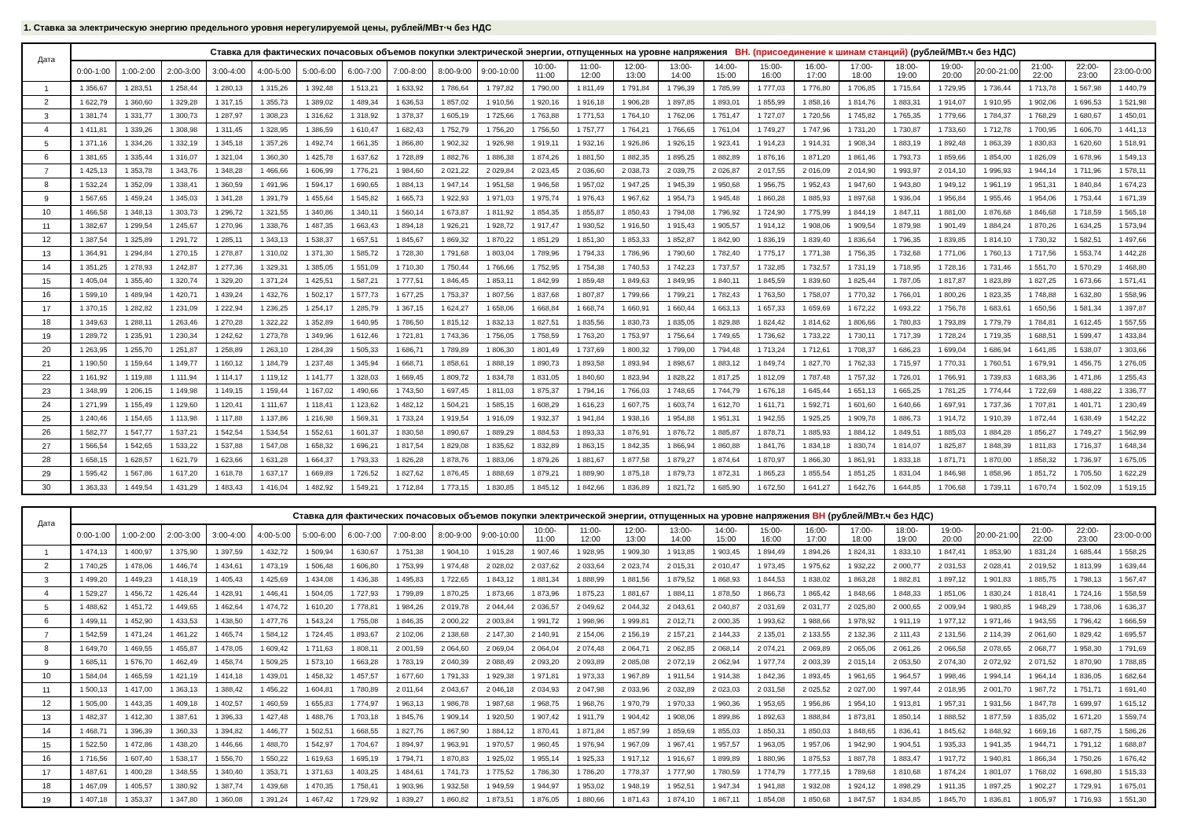1. Ставка за электрическую энергию предельного уровня нерегулируемой цены, рублей/МВт·ч без НДС
| Дата | Ставка для фактических почасовых объемов покупки электрической энергии, отпущенных на уровне напряжения ВН. (присоединение к шинам станций) (рублей/МВт.ч без НДС) | | | | | | | | | | | | | | | | | | | | | | | |
| --- | --- | --- | --- | --- | --- | --- | --- | --- | --- | --- | --- | --- | --- | --- | --- | --- | --- | --- | --- | --- | --- | --- | --- | --- |
| | 0:00-1:00 | 1:00-2:00 | 2:00-3:00 | 3:00-4:00 | 4:00-5:00 | 5:00-6:00 | 6:00-7:00 | 7:00-8:00 | 8:00-9:00 | 9:00-10:00 | 10:00- 11:00 | 11:00- 12:00 | 12:00- 13:00 | 13:00- 14:00 | 14:00- 15:00 | 15:00- 16:00 | 16:00- 17:00 | 17:00- 18:00 | 18:00- 19:00 | 19:00- 20:00 | 20:00-21:00 | 21:00- 22:00 | 22:00- 23:00 | 23:00-0:00 |
| 1 | 1 356,67 | 1 283,51 | 1 258,44 | 1 280,13 | 1 315,26 | 1 392,48 | 1 513,21 | 1 633,92 | 1 786,64 | 1 797,82 | 1 790,00 | 1 811,49 | 1 791,84 | 1 796,39 | 1 785,99 | 1 777,03 | 1 776,80 | 1 706,85 | 1 715,64 | 1 729,95 | 1 736,44 | 1 713,78 | 1 567,98 | 1 440,79 |
| 2 | 1 622,79 | 1 360,60 | 1 329,28 | 1 317,15 | 1 355,73 | 1 389,02 | 1 489,34 | 1 636,53 | 1 857,02 | 1 910,56 | 1 920,16 | 1 916,18 | 1 906,28 | 1 897,85 | 1 893,01 | 1 855,99 | 1 858,16 | 1 814,76 | 1 883,31 | 1 914,07 | 1 910,95 | 1 902,06 | 1 696,53 | 1 521,98 |
| 3 | 1 381,74 | 1 331,77 | 1 300,73 | 1 287,97 | 1 308,23 | 1 316,62 | 1 318,92 | 1 378,37 | 1 605,19 | 1 725,66 | 1 763,88 | 1 771,53 | 1 764,10 | 1 762,06 | 1 751,47 | 1 727,07 | 1 720,56 | 1 745,82 | 1 765,35 | 1 779,66 | 1 784,37 | 1 768,29 | 1 680,67 | 1 450,01 |
| 4 | 1 411,81 | 1 339,26 | 1 308,98 | 1 311,45 | 1 328,95 | 1 386,59 | 1 610,47 | 1 682,43 | 1 752,79 | 1 756,20 | 1 756,50 | 1 757,77 | 1 764,21 | 1 766,65 | 1 761,04 | 1 749,27 | 1 747,96 | 1 731,20 | 1 730,87 | 1 733,60 | 1 712,78 | 1 700,95 | 1 606,70 | 1 441,13 |
| 5 | 1 371,16 | 1 334,26 | 1 332,19 | 1 345,18 | 1 357,26 | 1 492,74 | 1 661,35 | 1 866,80 | 1 902,32 | 1 926,98 | 1 919,11 | 1 932,16 | 1 926,86 | 1 926,15 | 1 923,41 | 1 914,23 | 1 914,31 | 1 908,34 | 1 883,19 | 1 892,48 | 1 863,39 | 1 830,83 | 1 620,60 | 1 518,91 |
| 6 | 1 381,65 | 1 335,44 | 1 316,07 | 1 321,04 | 1 360,30 | 1 425,78 | 1 637,62 | 1 728,89 | 1 882,76 | 1 886,38 | 1 874,26 | 1 881,50 | 1 882,35 | 1 895,25 | 1 882,89 | 1 876,16 | 1 871,20 | 1 861,46 | 1 793,73 | 1 859,66 | 1 854,00 | 1 826,09 | 1 678,96 | 1 549,13 |
| 7 | 1 425,13 | 1 353,78 | 1 343,76 | 1 348,28 | 1 466,66 | 1 606,99 | 1 776,21 | 1 984,60 | 2 021,22 | 2 029,84 | 2 023,45 | 2 036,60 | 2 038,73 | 2 039,75 | 2 026,87 | 2 017,55 | 2 016,09 | 2 014,90 | 1 993,97 | 2 014,10 | 1 996,93 | 1 944,14 | 1 711,96 | 1 578,11 |
| 8 | 1 532,24 | 1 352,09 | 1 338,41 | 1 360,59 | 1 491,96 | 1 594,17 | 1 690,65 | 1 884,13 | 1 947,14 | 1 951,58 | 1 946,58 | 1 957,02 | 1 947,25 | 1 945,39 | 1 950,68 | 1 956,75 | 1 952,43 | 1 947,60 | 1 943,80 | 1 949,12 | 1 961,19 | 1 951,31 | 1 840,84 | 1 674,23 |
| 9 | 1 567,65 | 1 459,24 | 1 345,03 | 1 341,28 | 1 391,79 | 1 455,64 | 1 545,82 | 1 665,73 | 1 922,93 | 1 971,03 | 1 975,74 | 1 976,43 | 1 967,62 | 1 954,73 | 1 945,48 | 1 860,28 | 1 885,93 | 1 897,68 | 1 936,04 | 1 956,84 | 1 955,46 | 1 954,06 | 1 753,44 | 1 671,39 |
| 10 | 1 466,58 | 1 348,13 | 1 303,73 | 1 296,72 | 1 321,55 | 1 340,86 | 1 340,11 | 1 560,14 | 1 673,87 | 1 811,92 | 1 854,35 | 1 855,87 | 1 850,43 | 1 794,08 | 1 796,92 | 1 724,90 | 1 775,99 | 1 844,19 | 1 847,11 | 1 881,00 | 1 876,68 | 1 846,68 | 1 718,59 | 1 565,18 |
| 11 | 1 382,67 | 1 299,54 | 1 245,67 | 1 270,96 | 1 338,76 | 1 487,35 | 1 663,43 | 1 894,18 | 1 926,21 | 1 928,72 | 1 917,47 | 1 930,52 | 1 916,50 | 1 915,43 | 1 905,57 | 1 914,12 | 1 908,06 | 1 909,54 | 1 879,98 | 1 901,49 | 1 884,24 | 1 870,26 | 1 634,25 | 1 573,94 |
| 12 | 1 387,54 | 1 325,89 | 1 291,72 | 1 285,11 | 1 343,13 | 1 538,37 | 1 657,51 | 1 845,67 | 1 869,32 | 1 870,22 | 1 851,29 | 1 851,30 | 1 853,33 | 1 852,87 | 1 842,90 | 1 836,19 | 1 839,40 | 1 836,64 | 1 796,35 | 1 839,85 | 1 814,10 | 1 730,32 | 1 582,51 | 1 497,66 |
| 13 | 1 364,91 | 1 294,84 | 1 270,15 | 1 278,87 | 1 310,02 | 1 371,30 | 1 585,72 | 1 728,30 | 1 791,68 | 1 803,04 | 1 789,96 | 1 794,33 | 1 786,96 | 1 790,60 | 1 782,40 | 1 775,17 | 1 771,38 | 1 756,35 | 1 732,68 | 1 771,06 | 1 760,13 | 1 717,56 | 1 553,74 | 1 442,28 |
| 14 | 1 351,25 | 1 278,93 | 1 242,87 | 1 277,36 | 1 329,31 | 1 385,05 | 1 551,09 | 1 710,30 | 1 750,44 | 1 766,66 | 1 752,95 | 1 754,38 | 1 740,53 | 1 742,23 | 1 737,57 | 1 732,85 | 1 732,57 | 1 731,19 | 1 718,95 | 1 728,16 | 1 731,46 | 1 551,70 | 1 570,29 | 1 468,80 |
| 15 | 1 405,04 | 1 355,40 | 1 320,74 | 1 329,20 | 1 371,24 | 1 425,51 | 1 587,21 | 1 777,51 | 1 846,45 | 1 853,11 | 1 842,99 | 1 859,48 | 1 849,63 | 1 849,95 | 1 840,11 | 1 845,59 | 1 839,60 | 1 825,44 | 1 787,05 | 1 817,87 | 1 823,89 | 1 827,25 | 1 673,66 | 1 571,41 |
| 16 | 1 599,10 | 1 489,94 | 1 420,71 | 1 439,24 | 1 432,76 | 1 502,17 | 1 577,73 | 1 677,25 | 1 753,37 | 1 807,56 | 1 837,68 | 1 807,87 | 1 799,66 | 1 799,21 | 1 782,43 | 1 763,50 | 1 758,07 | 1 770,32 | 1 766,01 | 1 800,26 | 1 823,35 | 1 748,88 | 1 632,80 | 1 558,96 |
| 17 | 1 370,15 | 1 282,82 | 1 231,09 | 1 222,94 | 1 236,25 | 1 254,17 | 1 285,79 | 1 367,15 | 1 624,27 | 1 658,06 | 1 668,84 | 1 668,74 | 1 660,91 | 1 660,44 | 1 663,13 | 1 657,33 | 1 659,69 | 1 672,22 | 1 693,22 | 1 756,78 | 1 683,61 | 1 650,56 | 1 581,34 | 1 397,87 |
| 18 | 1 349,63 | 1 288,11 | 1 263,46 | 1 270,28 | 1 322,22 | 1 352,89 | 1 640,95 | 1 786,50 | 1 815,12 | 1 832,13 | 1 827,51 | 1 835,56 | 1 830,73 | 1 835,05 | 1 829,88 | 1 824,42 | 1 814,62 | 1 806,66 | 1 780,83 | 1 793,89 | 1 779,79 | 1 784,81 | 1 612,45 | 1 557,55 |
| 19 | 1 289,72 | 1 235,91 | 1 230,34 | 1 242,62 | 1 273,78 | 1 349,96 | 1 612,46 | 1 721,81 | 1 743,36 | 1 756,05 | 1 758,59 | 1 763,20 | 1 753,97 | 1 756,64 | 1 749,65 | 1 736,62 | 1 733,22 | 1 730,11 | 1 717,39 | 1 728,24 | 1 719,35 | 1 688,51 | 1 599,47 | 1 433,84 |
| 20 | 1 263,95 | 1 255,70 | 1 251,87 | 1 258,89 | 1 263,10 | 1 284,39 | 1 505,33 | 1 686,71 | 1 789,89 | 1 806,30 | 1 801,49 | 1 737,69 | 1 800,32 | 1 799,00 | 1 794,48 | 1 713,24 | 1 712,61 | 1 708,37 | 1 686,23 | 1 699,04 | 1 686,94 | 1 641,85 | 1 538,07 | 1 303,66 |
| 21 | 1 190,50 | 1 159,64 | 1 149,77 | 1 160,12 | 1 184,79 | 1 237,48 | 1 345,94 | 1 668,71 | 1 858,61 | 1 888,19 | 1 890,73 | 1 893,58 | 1 893,94 | 1 898,67 | 1 883,12 | 1 849,74 | 1 827,70 | 1 762,33 | 1 715,97 | 1 770,31 | 1 760,51 | 1 679,91 | 1 456,75 | 1 276,05 |
| 22 | 1 161,92 | 1 119,88 | 1 111,94 | 1 114,17 | 1 119,12 | 1 141,77 | 1 328,03 | 1 669,45 | 1 809,72 | 1 834,78 | 1 831,05 | 1 840,60 | 1 823,94 | 1 828,22 | 1 817,25 | 1 812,09 | 1 787,48 | 1 757,32 | 1 726,01 | 1 766,91 | 1 739,83 | 1 683,36 | 1 471,86 | 1 255,43 |
| 23 | 1 348,99 | 1 206,15 | 1 149,98 | 1 149,15 | 1 159,44 | 1 167,02 | 1 490,66 | 1 743,50 | 1 697,45 | 1 811,03 | 1 875,37 | 1 794,16 | 1 766,03 | 1 748,65 | 1 744,79 | 1 676,18 | 1 645,44 | 1 651,13 | 1 665,25 | 1 781,25 | 1 774,44 | 1 722,69 | 1 488,22 | 1 336,77 |
| 24 | 1 271,99 | 1 155,49 | 1 129,60 | 1 120,41 | 1 111,67 | 1 118,41 | 1 123,62 | 1 482,12 | 1 504,21 | 1 585,15 | 1 608,29 | 1 616,23 | 1 607,75 | 1 603,74 | 1 612,70 | 1 611,71 | 1 592,71 | 1 601,60 | 1 640,66 | 1 697,91 | 1 737,36 | 1 707,81 | 1 401,71 | 1 230,49 |
| 25 | 1 240,46 | 1 154,65 | 1 113,98 | 1 117,88 | 1 137,86 | 1 216,98 | 1 569,31 | 1 733,24 | 1 919,54 | 1 916,09 | 1 932,37 | 1 941,84 | 1 938,16 | 1 954,88 | 1 951,31 | 1 942,55 | 1 925,25 | 1 909,78 | 1 886,73 | 1 914,72 | 1 910,39 | 1 872,44 | 1 638,49 | 1 542,22 |
| 26 | 1 582,77 | 1 547,77 | 1 537,21 | 1 542,54 | 1 534,54 | 1 552,61 | 1 601,37 | 1 830,58 | 1 890,67 | 1 889,29 | 1 884,53 | 1 893,33 | 1 876,91 | 1 876,72 | 1 885,87 | 1 878,71 | 1 885,93 | 1 884,12 | 1 849,51 | 1 885,03 | 1 884,28 | 1 856,27 | 1 749,27 | 1 562,99 |
| 27 | 1 566,54 | 1 542,65 | 1 533,22 | 1 537,88 | 1 547,08 | 1 658,32 | 1 696,21 | 1 817,54 | 1 829,08 | 1 835,62 | 1 832,89 | 1 863,15 | 1 842,35 | 1 866,94 | 1 860,88 | 1 841,76 | 1 834,18 | 1 830,74 | 1 814,07 | 1 825,87 | 1 848,39 | 1 811,83 | 1 716,37 | 1 648,34 |
| 28 | 1 658,15 | 1 628,57 | 1 621,79 | 1 623,66 | 1 631,28 | 1 664,37 | 1 793,33 | 1 826,28 | 1 878,76 | 1 883,06 | 1 879,26 | 1 881,67 | 1 877,58 | 1 879,27 | 1 874,64 | 1 870,97 | 1 866,30 | 1 861,91 | 1 833,18 | 1 871,71 | 1 870,00 | 1 858,32 | 1 736,97 | 1 675,05 |
| 29 | 1 595,42 | 1 567,86 | 1 617,20 | 1 618,78 | 1 637,17 | 1 669,89 | 1 726,52 | 1 827,62 | 1 876,45 | 1 888,69 | 1 879,21 | 1 889,90 | 1 875,18 | 1 879,73 | 1 872,31 | 1 865,23 | 1 855,54 | 1 851,25 | 1 831,04 | 1 846,98 | 1 858,96 | 1 851,72 | 1 705,50 | 1 622,29 |
| 30 | 1 363,33 | 1 449,54 | 1 431,29 | 1 483,43 | 1 416,04 | 1 482,92 | 1 549,21 | 1 712,84 | 1 773,15 | 1 830,85 | 1 845,12 | 1 842,66 | 1 836,89 | 1 821,72 | 1 685,90 | 1 672,50 | 1 641,27 | 1 642,76 | 1 644,85 | 1 706,68 | 1 739,11 | 1 670,74 | 1 502,09 | 1 519,15 |
| Дата | Ставка для фактических почасовых объемов покупки электрической энергии, отпущенных на уровне напряжения ВН (рублей/МВт.ч без НДС) | | | | | | | | | | | | | | | | | | | | | | | |
| --- | --- | --- | --- | --- | --- | --- | --- | --- | --- | --- | --- | --- | --- | --- | --- | --- | --- | --- | --- | --- | --- | --- | --- | --- |
| | 0:00-1:00 | 1:00-2:00 | 2:00-3:00 | 3:00-4:00 | 4:00-5:00 | 5:00-6:00 | 6:00-7:00 | 7:00-8:00 | 8:00-9:00 | 9:00-10:00 | 10:00- 11:00 | 11:00- 12:00 | 12:00- 13:00 | 13:00- 14:00 | 14:00- 15:00 | 15:00- 16:00 | 16:00- 17:00 | 17:00- 18:00 | 18:00- 19:00 | 19:00- 20:00 | 20:00-21:00 | 21:00- 22:00 | 22:00- 23:00 | 23:00-0:00 |
| 1 | 1 474,13 | 1 400,97 | 1 375,90 | 1 397,59 | 1 432,72 | 1 509,94 | 1 630,67 | 1 751,38 | 1 904,10 | 1 915,28 | 1 907,46 | 1 928,95 | 1 909,30 | 1 913,85 | 1 903,45 | 1 894,49 | 1 894,26 | 1 824,31 | 1 833,10 | 1 847,41 | 1 853,90 | 1 831,24 | 1 685,44 | 1 558,25 |
| 2 | 1 740,25 | 1 478,06 | 1 446,74 | 1 434,61 | 1 473,19 | 1 506,48 | 1 606,80 | 1 753,99 | 1 974,48 | 2 028,02 | 2 037,62 | 2 033,64 | 2 023,74 | 2 015,31 | 2 010,47 | 1 973,45 | 1 975,62 | 1 932,22 | 2 000,77 | 2 031,53 | 2 028,41 | 2 019,52 | 1 813,99 | 1 639,44 |
| 3 | 1 499,20 | 1 449,23 | 1 418,19 | 1 405,43 | 1 425,69 | 1 434,08 | 1 436,38 | 1 495,83 | 1 722,65 | 1 843,12 | 1 881,34 | 1 888,99 | 1 881,56 | 1 879,52 | 1 868,93 | 1 844,53 | 1 838,02 | 1 863,28 | 1 882,81 | 1 897,12 | 1 901,83 | 1 885,75 | 1 798,13 | 1 567,47 |
| 4 | 1 529,27 | 1 456,72 | 1 426,44 | 1 428,91 | 1 446,41 | 1 504,05 | 1 727,93 | 1 799,89 | 1 870,25 | 1 873,66 | 1 873,96 | 1 875,23 | 1 881,67 | 1 884,11 | 1 878,50 | 1 866,73 | 1 865,42 | 1 848,66 | 1 848,33 | 1 851,06 | 1 830,24 | 1 818,41 | 1 724,16 | 1 558,59 |
| 5 | 1 488,62 | 1 451,72 | 1 449,65 | 1 462,64 | 1 474,72 | 1 610,20 | 1 778,81 | 1 984,26 | 2 019,78 | 2 044,44 | 2 036,57 | 2 049,62 | 2 044,32 | 2 043,61 | 2 040,87 | 2 031,69 | 2 031,77 | 2 025,80 | 2 000,65 | 2 009,94 | 1 980,85 | 1 948,29 | 1 738,06 | 1 636,37 |
| 6 | 1 499,11 | 1 452,90 | 1 433,53 | 1 438,50 | 1 477,76 | 1 543,24 | 1 755,08 | 1 846,35 | 2 000,22 | 2 003,84 | 1 991,72 | 1 998,96 | 1 999,81 | 2 012,71 | 2 000,35 | 1 993,62 | 1 988,66 | 1 978,92 | 1 911,19 | 1 977,12 | 1 971,46 | 1 943,55 | 1 796,42 | 1 666,59 |
| 7 | 1 542,59 | 1 471,24 | 1 461,22 | 1 465,74 | 1 584,12 | 1 724,45 | 1 893,67 | 2 102,06 | 2 138,68 | 2 147,30 | 2 140,91 | 2 154,06 | 2 156,19 | 2 157,21 | 2 144,33 | 2 135,01 | 2 133,55 | 2 132,36 | 2 111,43 | 2 131,56 | 2 114,39 | 2 061,60 | 1 829,42 | 1 695,57 |
| 8 | 1 649,70 | 1 469,55 | 1 455,87 | 1 478,05 | 1 609,42 | 1 711,63 | 1 808,11 | 2 001,59 | 2 064,60 | 2 069,04 | 2 064,04 | 2 074,48 | 2 064,71 | 2 062,85 | 2 068,14 | 2 074,21 | 2 069,89 | 2 065,06 | 2 061,26 | 2 066,58 | 2 078,65 | 2 068,77 | 1 958,30 | 1 791,69 |
| 9 | 1 685,11 | 1 576,70 | 1 462,49 | 1 458,74 | 1 509,25 | 1 573,10 | 1 663,28 | 1 783,19 | 2 040,39 | 2 088,49 | 2 093,20 | 2 093,89 | 2 085,08 | 2 072,19 | 2 062,94 | 1 977,74 | 2 003,39 | 2 015,14 | 2 053,50 | 2 074,30 | 2 072,92 | 2 071,52 | 1 870,90 | 1 788,85 |
| 10 | 1 584,04 | 1 465,59 | 1 421,19 | 1 414,18 | 1 439,01 | 1 458,32 | 1 457,57 | 1 677,60 | 1 791,33 | 1 929,38 | 1 971,81 | 1 973,33 | 1 967,89 | 1 911,54 | 1 914,38 | 1 842,36 | 1 893,45 | 1 961,65 | 1 964,57 | 1 998,46 | 1 994,14 | 1 964,14 | 1 836,05 | 1 682,64 |
| 11 | 1 500,13 | 1 417,00 | 1 363,13 | 1 388,42 | 1 456,22 | 1 604,81 | 1 780,89 | 2 011,64 | 2 043,67 | 2 046,18 | 2 034,93 | 2 047,98 | 2 033,96 | 2 032,89 | 2 023,03 | 2 031,58 | 2 025,52 | 2 027,00 | 1 997,44 | 2 018,95 | 2 001,70 | 1 987,72 | 1 751,71 | 1 691,40 |
| 12 | 1 505,00 | 1 443,35 | 1 409,18 | 1 402,57 | 1 460,59 | 1 655,83 | 1 774,97 | 1 963,13 | 1 986,78 | 1 987,68 | 1 968,75 | 1 968,76 | 1 970,79 | 1 970,33 | 1 960,36 | 1 953,65 | 1 956,86 | 1 954,10 | 1 913,81 | 1 957,31 | 1 931,56 | 1 847,78 | 1 699,97 | 1 615,12 |
| 13 | 1 482,37 | 1 412,30 | 1 387,61 | 1 396,33 | 1 427,48 | 1 488,76 | 1 703,18 | 1 845,76 | 1 909,14 | 1 920,50 | 1 907,42 | 1 911,79 | 1 904,42 | 1 908,06 | 1 899,86 | 1 892,63 | 1 888,84 | 1 873,81 | 1 850,14 | 1 888,52 | 1 877,59 | 1 835,02 | 1 671,20 | 1 559,74 |
| 14 | 1 468,71 | 1 396,39 | 1 360,33 | 1 394,82 | 1 446,77 | 1 502,51 | 1 668,55 | 1 827,76 | 1 867,90 | 1 884,12 | 1 870,41 | 1 871,84 | 1 857,99 | 1 859,69 | 1 855,03 | 1 850,31 | 1 850,03 | 1 848,65 | 1 836,41 | 1 845,62 | 1 848,92 | 1 669,16 | 1 687,75 | 1 586,26 |
| 15 | 1 522,50 | 1 472,86 | 1 438,20 | 1 446,66 | 1 488,70 | 1 542,97 | 1 704,67 | 1 894,97 | 1 963,91 | 1 970,57 | 1 960,45 | 1 976,94 | 1 967,09 | 1 967,41 | 1 957,57 | 1 963,05 | 1 957,06 | 1 942,90 | 1 904,51 | 1 935,33 | 1 941,35 | 1 944,71 | 1 791,12 | 1 688,87 |
| 16 | 1 716,56 | 1 607,40 | 1 538,17 | 1 556,70 | 1 550,22 | 1 619,63 | 1 695,19 | 1 794,71 | 1 870,83 | 1 925,02 | 1 955,14 | 1 925,33 | 1 917,12 | 1 916,67 | 1 899,89 | 1 880,96 | 1 875,53 | 1 887,78 | 1 883,47 | 1 917,72 | 1 940,81 | 1 866,34 | 1 750,26 | 1 676,42 |
| 17 | 1 487,61 | 1 400,28 | 1 348,55 | 1 340,40 | 1 353,71 | 1 371,63 | 1 403,25 | 1 484,61 | 1 741,73 | 1 775,52 | 1 786,30 | 1 786,20 | 1 778,37 | 1 777,90 | 1 780,59 | 1 774,79 | 1 777,15 | 1 789,68 | 1 810,68 | 1 874,24 | 1 801,07 | 1 768,02 | 1 698,80 | 1 515,33 |
| 18 | 1 467,09 | 1 405,57 | 1 380,92 | 1 387,74 | 1 439,68 | 1 470,35 | 1 758,41 | 1 903,96 | 1 932,58 | 1 949,59 | 1 944,97 | 1 953,02 | 1 948,19 | 1 952,51 | 1 947,34 | 1 941,88 | 1 932,08 | 1 924,12 | 1 898,29 | 1 911,35 | 1 897,25 | 1 902,27 | 1 729,91 | 1 675,01 |
| 19 | 1 407,18 | 1 353,37 | 1 347,80 | 1 360,08 | 1 391,24 | 1 467,42 | 1 729,92 | 1 839,27 | 1 860,82 | 1 873,51 | 1 876,05 | 1 880,66 | 1 871,43 | 1 874,10 | 1 867,11 | 1 854,08 | 1 850,68 | 1 847,57 | 1 834,85 | 1 845,70 | 1 836,81 | 1 805,97 | 1 716,93 | 1 551,30 |